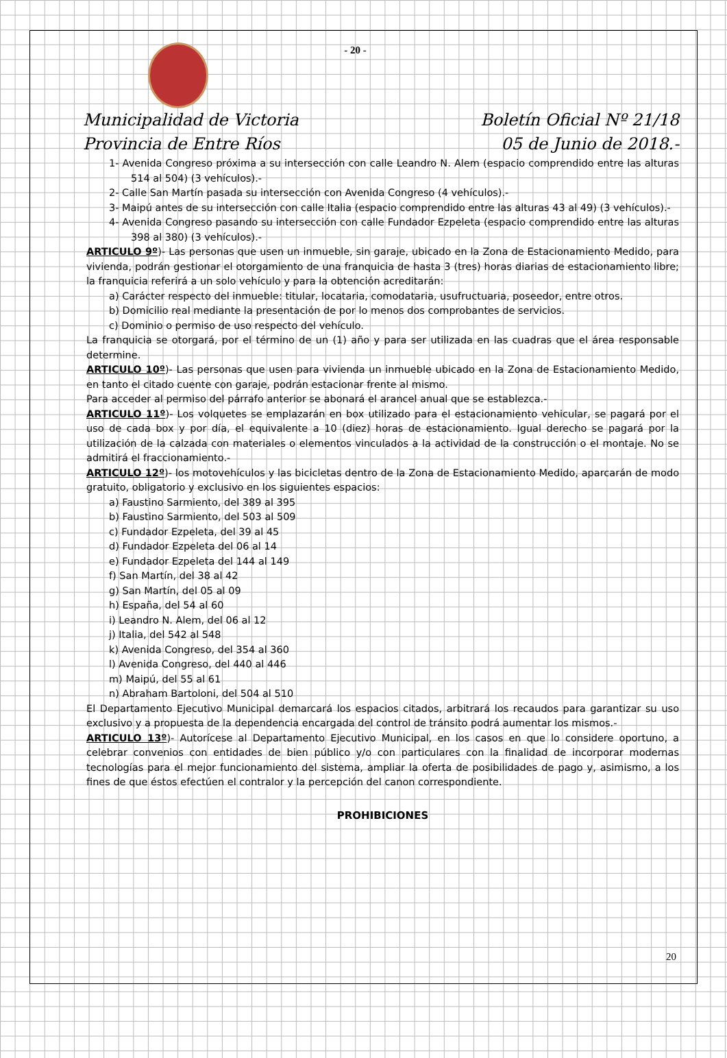- 20 -
Municipalidad de Victoria
Provincia de Entre Ríos
Boletín Oficial Nº 21/18
05 de Junio de 2018.-
1- Avenida Congreso próxima a su intersección con calle Leandro N. Alem (espacio comprendido entre las alturas 514 al 504) (3 vehículos).-
2- Calle San Martín pasada su intersección con Avenida Congreso (4 vehículos).-
3- Maipú antes de su intersección con calle Italia (espacio comprendido entre las alturas 43 al 49) (3 vehículos).-
4- Avenida Congreso pasando su intersección con calle Fundador Ezpeleta (espacio comprendido entre las alturas 398 al 380) (3 vehículos).-
ARTICULO 9º)- Las personas que usen un inmueble, sin garaje, ubicado en la Zona de Estacionamiento Medido, para vivienda, podrán gestionar el otorgamiento de una franquicia de hasta 3 (tres) horas diarias de estacionamiento libre; la franquicia referirá a un solo vehículo y para la obtención acreditarán:
a) Carácter respecto del inmueble: titular, locataria, comodataria, usufructuaria, poseedor, entre otros.
b) Domicilio real mediante la presentación de por lo menos dos comprobantes de servicios.
c) Dominio o permiso de uso respecto del vehículo.
La franquicia se otorgará, por el término de un (1) año y para ser utilizada en las cuadras que el área responsable determine.
ARTICULO 10º)- Las personas que usen para vivienda un inmueble ubicado en la Zona de Estacionamiento Medido, en tanto el citado cuente con garaje, podrán estacionar frente al mismo.
Para acceder al permiso del párrafo anterior se abonará el arancel anual que se establezca.-
ARTICULO 11º)- Los volquetes se emplazarán en box utilizado para el estacionamiento vehicular, se pagará por el uso de cada box y por día, el equivalente a 10 (diez) horas de estacionamiento. Igual derecho se pagará por la utilización de la calzada con materiales o elementos vinculados a la actividad de la construcción o el montaje. No se admitirá el fraccionamiento.-
ARTICULO 12º)- los motovehículos y las bicicletas dentro de la Zona de Estacionamiento Medido, aparcarán de modo gratuito, obligatorio y exclusivo en los siguientes espacios:
a) Faustino Sarmiento, del 389 al 395
b) Faustino Sarmiento, del 503 al 509
c) Fundador Ezpeleta, del 39 al 45
d) Fundador Ezpeleta del 06 al 14
e) Fundador Ezpeleta del 144 al 149
f) San Martín, del 38 al 42
g) San Martín, del 05 al 09
h) España, del 54 al 60
i) Leandro N. Alem, del 06 al 12
j) Italia, del 542 al 548
k) Avenida Congreso, del 354 al 360
l) Avenida Congreso, del 440 al 446
m) Maipú, del 55 al 61
n) Abraham Bartoloni, del 504 al 510
El Departamento Ejecutivo Municipal demarcará los espacios citados, arbitrará los recaudos para garantizar su uso exclusivo y a propuesta de la dependencia encargada del control de tránsito podrá aumentar los mismos.-
ARTICULO 13º)- Autorícese al Departamento Ejecutivo Municipal, en los casos en que lo considere oportuno, a celebrar convenios con entidades de bien público y/o con particulares con la finalidad de incorporar modernas tecnologías para el mejor funcionamiento del sistema, ampliar la oferta de posibilidades de pago y, asimismo, a los fines de que éstos efectúen el contralor y la percepción del canon correspondiente.
PROHIBICIONES
20